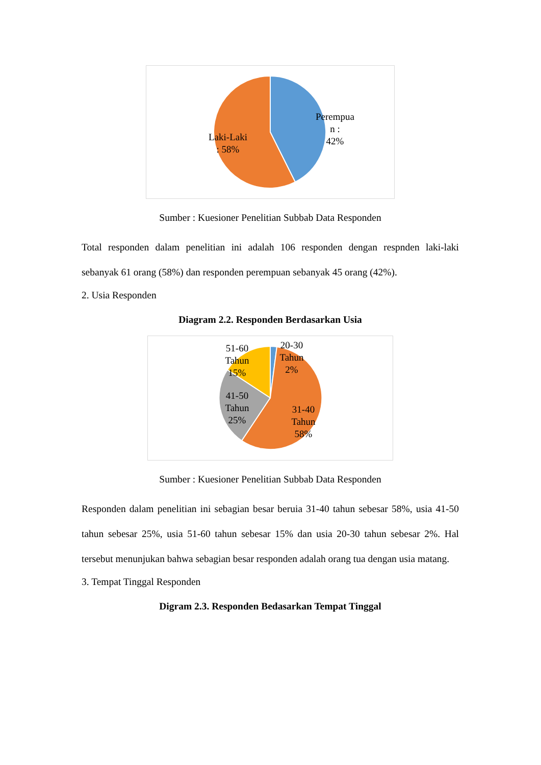Laki-Laki
: 58%
Perempua
n :
42%
Sumber : Kuesioner Penelitian Subbab Data Responden
Total responden dalam penelitian ini adalah 106 responden dengan respnden laki-laki sebanyak 61 orang (58%) dan responden perempuan sebanyak 45 orang (42%).
2. Usia Responden
Diagram 2.2. Responden Berdasarkan Usia
51-60
Tahun
15%
20-30
Tahun
2%
41-50
Tahun
25%
31-40
Tahun
58%
Sumber : Kuesioner Penelitian Subbab Data Responden
Responden dalam penelitian ini sebagian besar beruia 31-40 tahun sebesar 58%, usia 41-50 tahun sebesar 25%, usia 51-60 tahun sebesar 15% dan usia 20-30 tahun sebesar 2%. Hal tersebut menunjukan bahwa sebagian besar responden adalah orang tua dengan usia matang.
3. Tempat Tinggal Responden
Digram 2.3. Responden Bedasarkan Tempat Tinggal